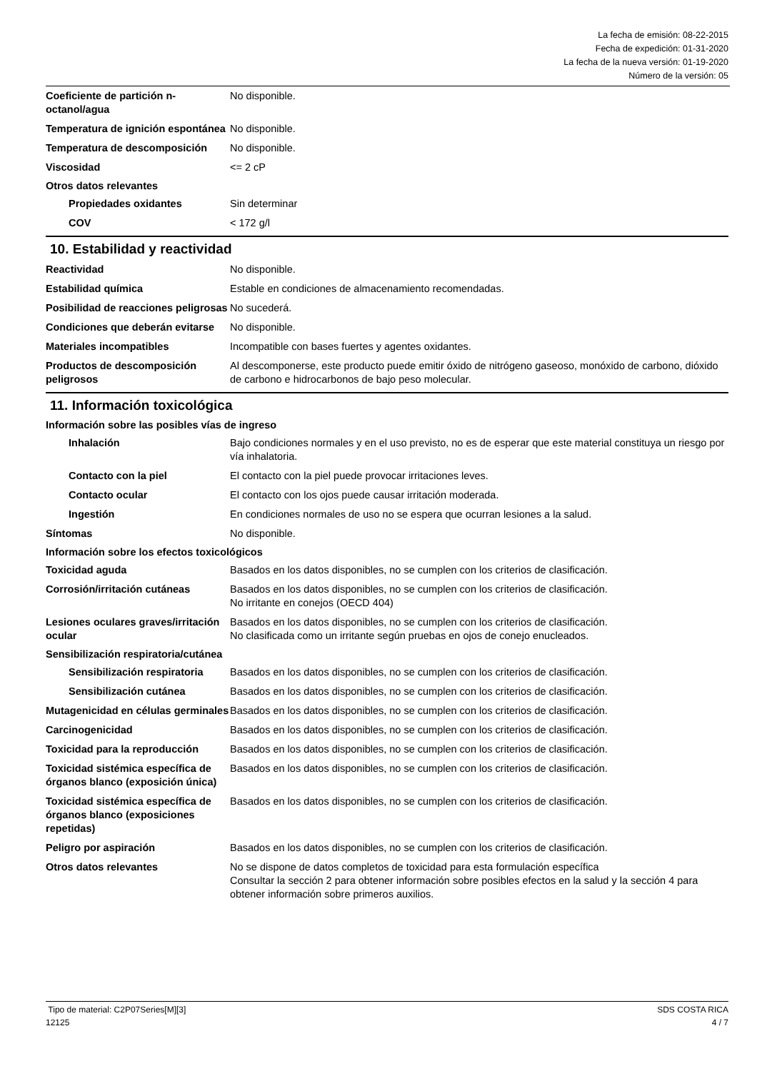La fecha de emisión: 08-22-2015
Fecha de expedición: 01-31-2020
La fecha de la nueva versión: 01-19-2020
Número de la versión: 05
Coeficiente de partición n-octanol/agua
No disponible.
Temperatura de ignición espontánea
No disponible.
Temperatura de descomposición No disponible.
Viscosidad <= 2 cP
Otros datos relevantes
Propiedades oxidantes Sin determinar
COV < 172 g/l
10. Estabilidad y reactividad
Reactividad No disponible.
Estabilidad química Estable en condiciones de almacenamiento recomendadas.
Posibilidad de reacciones peligrosas
No sucederá.
Condiciones que deberán evitarse
No disponible.
Materiales incompatibles Incompatible con bases fuertes y agentes oxidantes.
Productos de descomposición peligrosos
Al descomponerse, este producto puede emitir óxido de nitrógeno gaseoso, monóxido de carbono, dióxido de carbono e hidrocarbonos de bajo peso molecular.
11. Información toxicológica
Información sobre las posibles vías de ingreso
Inhalación Bajo condiciones normales y en el uso previsto, no es de esperar que este material constituya un riesgo por vía inhalatoria.
Contacto con la piel El contacto con la piel puede provocar irritaciones leves.
Contacto ocular El contacto con los ojos puede causar irritación moderada.
Ingestión En condiciones normales de uso no se espera que ocurran lesiones a la salud.
Síntomas No disponible.
Información sobre los efectos toxicológicos
Toxicidad aguda Basados en los datos disponibles, no se cumplen con los criterios de clasificación.
Corrosión/irritación cutáneas Basados en los datos disponibles, no se cumplen con los criterios de clasificación.
No irritante en conejos (OECD 404)
Lesiones oculares graves/irritación ocular
Basados en los datos disponibles, no se cumplen con los criterios de clasificación.
No clasificada como un irritante según pruebas en ojos de conejo enucleados.
Sensibilización respiratoria/cutánea
Sensibilización respiratoria
Basados en los datos disponibles, no se cumplen con los criterios de clasificación.
Sensibilización cutánea Basados en los datos disponibles, no se cumplen con los criterios de clasificación.
Mutagenicidad en células germinales
Basados en los datos disponibles, no se cumplen con los criterios de clasificación.
Carcinogenicidad Basados en los datos disponibles, no se cumplen con los criterios de clasificación.
Toxicidad para la reproducción
Basados en los datos disponibles, no se cumplen con los criterios de clasificación.
Toxicidad sistémica específica de órganos blanco (exposición única)
Basados en los datos disponibles, no se cumplen con los criterios de clasificación.
Toxicidad sistémica específica de órganos blanco (exposiciones repetidas)
Basados en los datos disponibles, no se cumplen con los criterios de clasificación.
Peligro por aspiración Basados en los datos disponibles, no se cumplen con los criterios de clasificación.
Otros datos relevantes No se dispone de datos completos de toxicidad para esta formulación específica
Consultar la sección 2 para obtener información sobre posibles efectos en la salud y la sección 4 para obtener información sobre primeros auxilios.
Tipo de material: C2P07Series[M][3] SDS COSTA RICA
12125 4 / 7